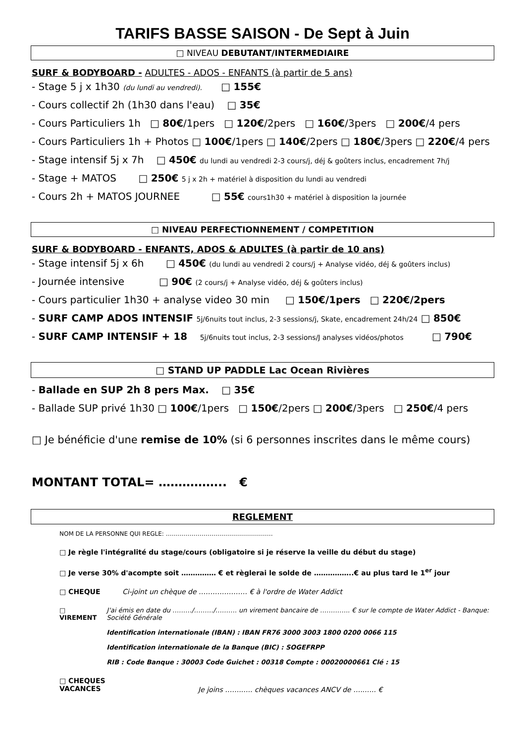TARIFS BASSE SAISON - De Sept à Juin
□ NIVEAU DEBUTANT/INTERMEDIAIRE
SURF & BODYBOARD - ADULTES - ADOS - ENFANTS (à partir de 5 ans)
- Stage 5 j x 1h30 (du lundi au vendredi). □ 155€
- Cours collectif 2h (1h30 dans l'eau) □ 35€
- Cours Particuliers 1h □ 80€/1pers □ 120€/2pers □ 160€/3pers □ 200€/4 pers
- Cours Particuliers 1h + Photos □ 100€/1pers □ 140€/2pers □ 180€/3pers □ 220€/4 pers
- Stage intensif 5j x 7h □ 450€ du lundi au vendredi 2-3 cours/j, déj & goûters inclus, encadrement 7h/j
- Stage + MATOS □ 250€ 5 j x 2h + matériel à disposition du lundi au vendredi
- Cours 2h + MATOS JOURNEE □ 55€ cours1h30 + matériel à disposition la journée
□ NIVEAU PERFECTIONNEMENT / COMPETITION
SURF & BODYBOARD - ENFANTS, ADOS & ADULTES (à partir de 10 ans)
- Stage intensif 5j x 6h □ 450€ (du lundi au vendredi 2 cours/j + Analyse vidéo, déj & goûters inclus)
- Journée intensive □ 90€ (2 cours/j + Analyse vidéo, déj & goûters inclus)
- Cours particulier 1h30 + analyse video 30 min □ 150€/1pers □ 220€/2pers
- SURF CAMP ADOS INTENSIF 5j/6nuits tout inclus, 2-3 sessions/j, Skate, encadrement 24h/24 □ 850€
- SURF CAMP INTENSIF + 18 5j/6nuits tout inclus, 2-3 sessions/J analyses vidéos/photos □ 790€
□ STAND UP PADDLE Lac Ocean Rivières
- Ballade en SUP 2h 8 pers Max. □ 35€
- Ballade SUP privé 1h30 □ 100€/1pers □ 150€/2pers □ 200€/3pers □ 250€/4 pers
□ Je bénéficie d'une remise de 10% (si 6 personnes inscrites dans le même cours)
MONTANT TOTAL= …………….. €
REGLEMENT
NOM DE LA PERSONNE QUI REGLE: ………………………………………………
□ Je règle l'intégralité du stage/cours (obligatoire si je réserve la veille du début du stage)
□ Je verse 30% d'acompte soit …………… € et règlerai le solde de ……………..€ au plus tard le 1<sup>er</sup> jour
□ CHEQUE Ci-joint un chèque de ………………… € à l'ordre de Water Addict
□ VIREMENT J'ai émis en date du ………/………/………. un virement bancaire de ………….. € sur le compte de Water Addict - Banque: Société Générale
Identification internationale (IBAN) : IBAN FR76 3000 3003 1800 0200 0066 115
Identification internationale de la Banque (BIC) : SOGEFRPP
RIB : Code Banque : 30003 Code Guichet : 00318 Compte : 00020000661 Clé : 15
□ CHEQUES
VACANCES Je joins …….….. chèques vacances ANCV de …..….. €